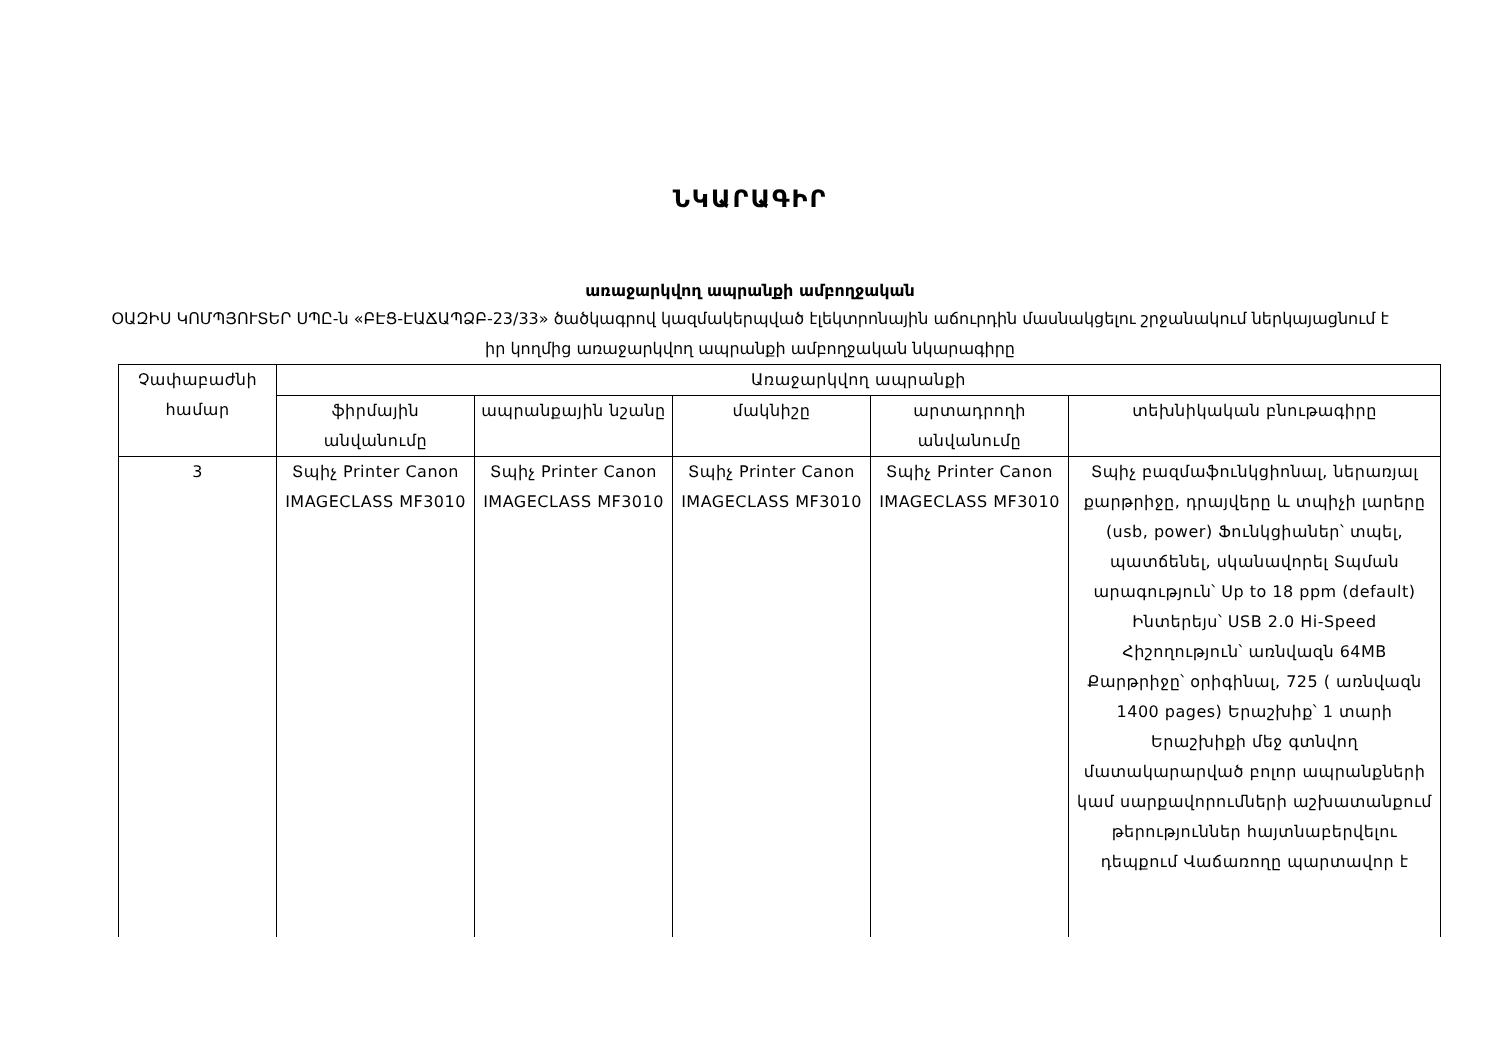ՆԿԱՐԱԳԻՐ
առաջարկվող ապրանքի ամբողջական
ՕԱԶԻՍ ԿՈՄՊՅՈՒՏԵՐ ՍՊԸ-ն «ԲԷՑ-ԷԱՃԱՊՁԲ-23/33» ծածկագրով կազմակերպված էլեկտրոնային աճուրդին մասնակցելու շրջանակում ներկայացնում է իր կողմից առաջարկվող ապրանքի ամբողջական նկարագիրը
| Չափաբաժնի համար | Առաջարկվող ապրանքի | | | | |
| --- | --- | --- | --- | --- | --- |
| | ֆիրմային անվանումը | ապրանքային նշանը | մակնիշը | արտադրողի անվանումը | տեխնիկական բնութագիրը |
| 3 | Տպիչ Printer Canon IMAGECLASS MF3010 | Տպիչ Printer Canon IMAGECLASS MF3010 | Տպիչ Printer Canon IMAGECLASS MF3010 | Տպիչ Printer Canon IMAGECLASS MF3010 | Տպիչ բազմաֆունկցիոնալ, ներառյալ քարթրիջը, դրայվերը և տպիչի լարերը (usb, power) Ֆունկցիաներ՝ տպել, պատճենել, սկանավորել Տպման արագություն՝ Up to 18 ppm (default) Ինտերեյս՝ USB 2.0 Hi-Speed Հիշողություն՝ առնվազն 64MB Քարթրիջը՝ օրիգինալ, 725 ( առնվազն 1400 pages) Երաշխիք՝ 1 տարի Երաշխիքի մեջ գտնվող մատակարարված բոլոր ապրանքների կամ սարքավորումների աշխատանքում թերություններ հայտնաբերվելու դեպքում Վաճառողը պարտավոր է |